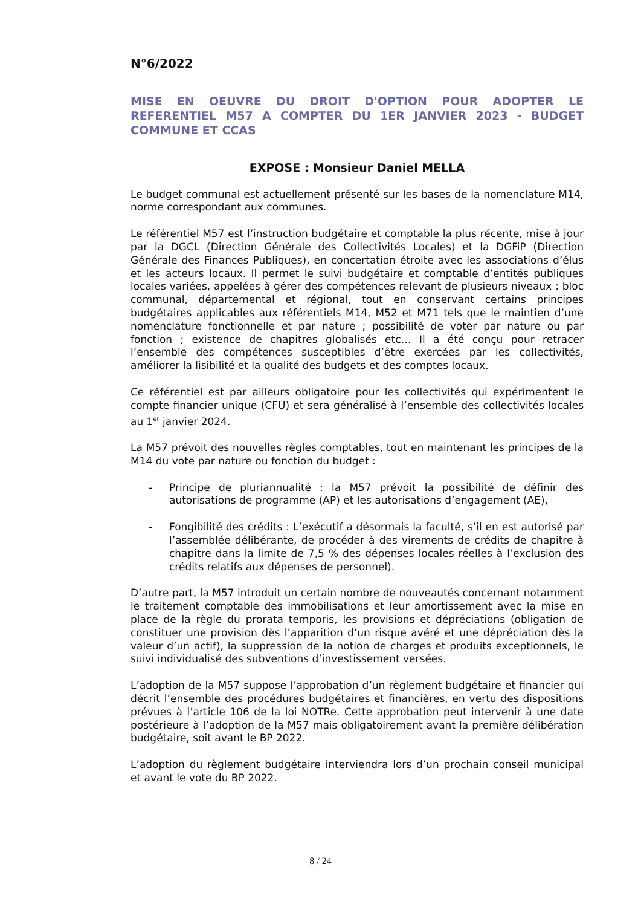N°6/2022
MISE EN OEUVRE DU DROIT D'OPTION POUR ADOPTER LE REFERENTIEL M57 A COMPTER DU 1ER JANVIER 2023 - BUDGET COMMUNE ET CCAS
EXPOSE : Monsieur Daniel MELLA
Le budget communal est actuellement présenté sur les bases de la nomenclature M14, norme correspondant aux communes.
Le référentiel M57 est l’instruction budgétaire et comptable la plus récente, mise à jour par la DGCL (Direction Générale des Collectivités Locales) et la DGFiP (Direction Générale des Finances Publiques), en concertation étroite avec les associations d’élus et les acteurs locaux. Il permet le suivi budgétaire et comptable d’entités publiques locales variées, appelées à gérer des compétences relevant de plusieurs niveaux : bloc communal, départemental et régional, tout en conservant certains principes budgétaires applicables aux référentiels M14, M52 et M71 tels que le maintien d’une nomenclature fonctionnelle et par nature ; possibilité de voter par nature ou par fonction ; existence de chapitres globalisés etc… Il a été conçu pour retracer l’ensemble des compétences susceptibles d’être exercées par les collectivités, améliorer la lisibilité et la qualité des budgets et des comptes locaux.
Ce référentiel est par ailleurs obligatoire pour les collectivités qui expérimentent le compte financier unique (CFU) et sera généralisé à l’ensemble des collectivités locales au 1<sup>er</sup> janvier 2024.
La M57 prévoit des nouvelles règles comptables, tout en maintenant les principes de la M14 du vote par nature ou fonction du budget :
- Principe de pluriannualité : la M57 prévoit la possibilité de définir des autorisations de programme (AP) et les autorisations d’engagement (AE),
- Fongibilité des crédits : L’exécutif a désormais la faculté, s’il en est autorisé par l’assemblée délibérante, de procéder à des virements de crédits de chapitre à chapitre dans la limite de 7,5 % des dépenses locales réelles à l’exclusion des crédits relatifs aux dépenses de personnel).
D’autre part, la M57 introduit un certain nombre de nouveautés concernant notamment le traitement comptable des immobilisations et leur amortissement avec la mise en place de la règle du prorata temporis, les provisions et dépréciations (obligation de constituer une provision dès l’apparition d’un risque avéré et une dépréciation dès la valeur d’un actif), la suppression de la notion de charges et produits exceptionnels, le suivi individualisé des subventions d’investissement versées.
L’adoption de la M57 suppose l’approbation d’un règlement budgétaire et financier qui décrit l’ensemble des procédures budgétaires et financières, en vertu des dispositions prévues à l’article 106 de la loi NOTRe. Cette approbation peut intervenir à une date postérieure à l’adoption de la M57 mais obligatoirement avant la première délibération budgétaire, soit avant le BP 2022.
L’adoption du règlement budgétaire interviendra lors d’un prochain conseil municipal et avant le vote du BP 2022.
8 / 24